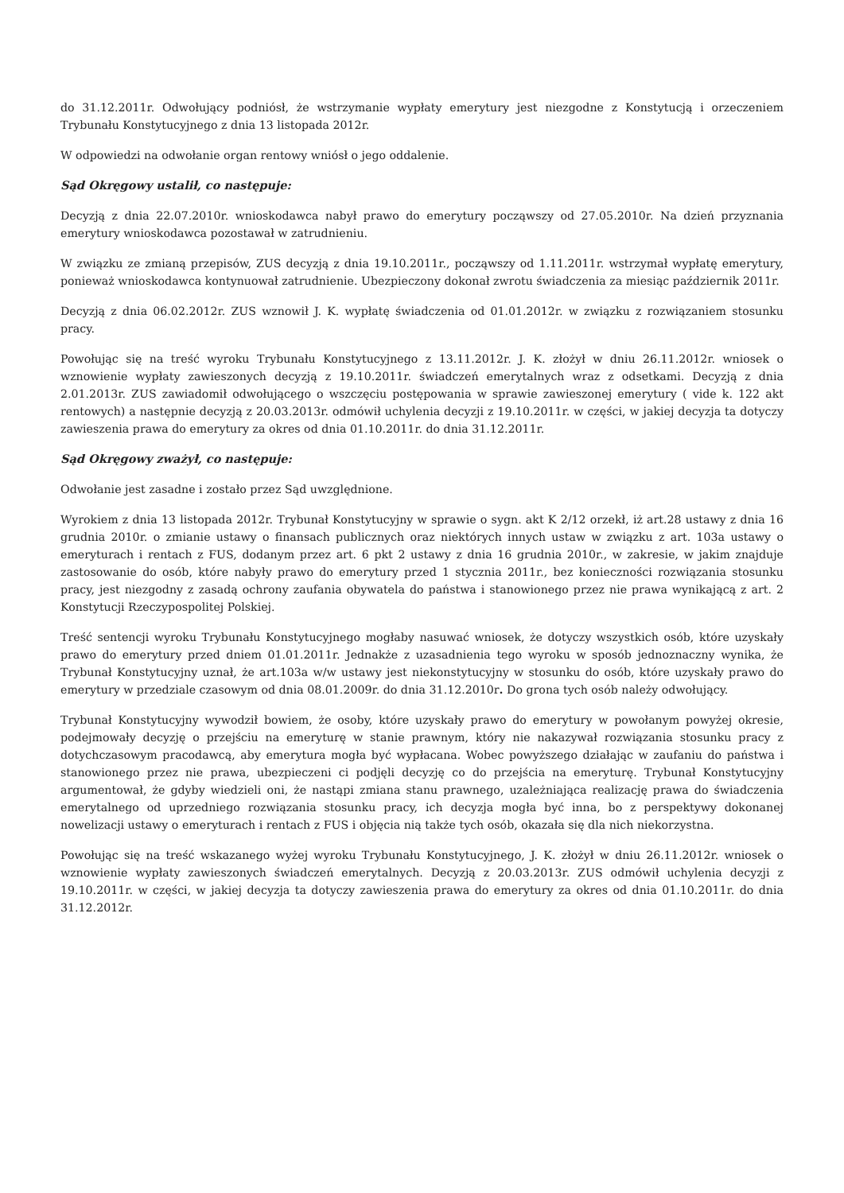do 31.12.2011r. Odwołujący podniósł, że wstrzymanie wypłaty emerytury jest niezgodne z Konstytucją i orzeczeniem Trybunału Konstytucyjnego z dnia 13 listopada 2012r.
W odpowiedzi na odwołanie organ rentowy wniósł o jego oddalenie.
Sąd Okręgowy ustalił, co następuje:
Decyzją z dnia 22.07.2010r. wnioskodawca nabył prawo do emerytury począwszy od 27.05.2010r. Na dzień przyznania emerytury wnioskodawca pozostawał w zatrudnieniu.
W związku ze zmianą przepisów, ZUS decyzją z dnia 19.10.2011r., począwszy od 1.11.2011r. wstrzymał wypłatę emerytury, ponieważ wnioskodawca kontynuował zatrudnienie. Ubezpieczony dokonał zwrotu świadczenia za miesiąc październik 2011r.
Decyzją z dnia 06.02.2012r. ZUS wznowił J. K. wypłatę świadczenia od 01.01.2012r. w związku z rozwiązaniem stosunku pracy.
Powołując się na treść wyroku Trybunału Konstytucyjnego z 13.11.2012r. J. K. złożył w dniu 26.11.2012r. wniosek o wznowienie wypłaty zawieszonych decyzją z 19.10.2011r. świadczeń emerytalnych wraz z odsetkami. Decyzją z dnia 2.01.2013r. ZUS zawiadomił odwołującego o wszczęciu postępowania w sprawie zawieszonej emerytury ( vide k. 122 akt rentowych) a następnie decyzją z 20.03.2013r. odmówił uchylenia decyzji z 19.10.2011r. w części, w jakiej decyzja ta dotyczy zawieszenia prawa do emerytury za okres od dnia 01.10.2011r. do dnia 31.12.2011r.
Sąd Okręgowy zważył, co następuje:
Odwołanie jest zasadne i zostało przez Sąd uwzględnione.
Wyrokiem z dnia 13 listopada 2012r. Trybunał Konstytucyjny w sprawie o sygn. akt K 2/12 orzekł, iż art.28 ustawy z dnia 16 grudnia 2010r. o zmianie ustawy o finansach publicznych oraz niektórych innych ustaw w związku z art. 103a ustawy o emeryturach i rentach z FUS, dodanym przez art. 6 pkt 2 ustawy z dnia 16 grudnia 2010r., w zakresie, w jakim znajduje zastosowanie do osób, które nabyły prawo do emerytury przed 1 stycznia 2011r., bez konieczności rozwiązania stosunku pracy, jest niezgodny z zasadą ochrony zaufania obywatela do państwa i stanowionego przez nie prawa wynikającą z art. 2 Konstytucji Rzeczypospolitej Polskiej.
Treść sentencji wyroku Trybunału Konstytucyjnego mogłaby nasuwać wniosek, że dotyczy wszystkich osób, które uzyskały prawo do emerytury przed dniem 01.01.2011r. Jednakże z uzasadnienia tego wyroku w sposób jednoznaczny wynika, że Trybunał Konstytucyjny uznał, że art.103a w/w ustawy jest niekonstytucyjny w stosunku do osób, które uzyskały prawo do emerytury w przedziale czasowym od dnia 08.01.2009r. do dnia 31.12.2010r. Do grona tych osób należy odwołujący.
Trybunał Konstytucyjny wywodził bowiem, że osoby, które uzyskały prawo do emerytury w powołanym powyżej okresie, podejmowały decyzję o przejściu na emeryturę w stanie prawnym, który nie nakazywał rozwiązania stosunku pracy z dotychczasowym pracodawcą, aby emerytura mogła być wypłacana. Wobec powyższego działając w zaufaniu do państwa i stanowionego przez nie prawa, ubezpieczeni ci podjęli decyzję co do przejścia na emeryturę. Trybunał Konstytucyjny argumentował, że gdyby wiedzieli oni, że nastąpi zmiana stanu prawnego, uzależniająca realizację prawa do świadczenia emerytalnego od uprzedniego rozwiązania stosunku pracy, ich decyzja mogła być inna, bo z perspektywy dokonanej nowelizacji ustawy o emeryturach i rentach z FUS i objęcia nią także tych osób, okazała się dla nich niekorzystna.
Powołując się na treść wskazanego wyżej wyroku Trybunału Konstytucyjnego, J. K. złożył w dniu 26.11.2012r. wniosek o wznowienie wypłaty zawieszonych świadczeń emerytalnych. Decyzją z 20.03.2013r. ZUS odmówił uchylenia decyzji z 19.10.2011r. w części, w jakiej decyzja ta dotyczy zawieszenia prawa do emerytury za okres od dnia 01.10.2011r. do dnia 31.12.2012r.